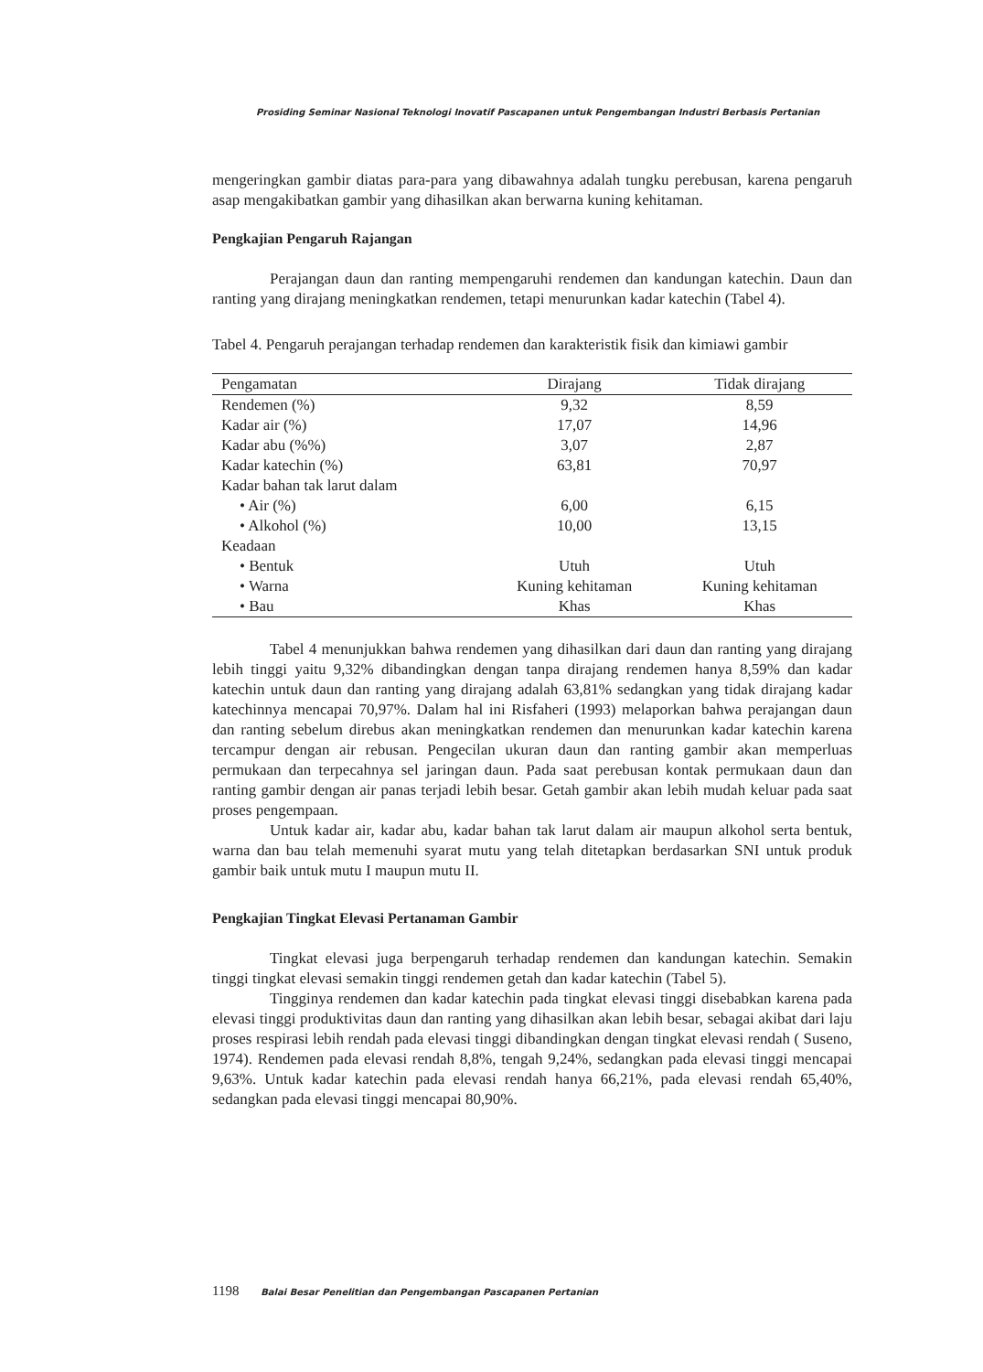Prosiding Seminar Nasional Teknologi Inovatif Pascapanen untuk Pengembangan Industri Berbasis Pertanian
mengeringkan gambir diatas para-para yang dibawahnya adalah tungku perebusan, karena pengaruh asap mengakibatkan gambir yang dihasilkan akan berwarna kuning kehitaman.
Pengkajian Pengaruh Rajangan
Perajangan daun dan ranting mempengaruhi rendemen dan kandungan katechin. Daun dan ranting yang dirajang meningkatkan rendemen, tetapi menurunkan kadar katechin (Tabel 4).
Tabel 4. Pengaruh perajangan terhadap rendemen dan karakteristik fisik dan kimiawi gambir
| Pengamatan | Dirajang | Tidak dirajang |
| --- | --- | --- |
| Rendemen (%) | 9,32 | 8,59 |
| Kadar air (%) | 17,07 | 14,96 |
| Kadar abu (%%) | 3,07 | 2,87 |
| Kadar katechin (%) | 63,81 | 70,97 |
| Kadar bahan tak larut dalam | | |
| • Air (%) | 6,00 | 6,15 |
| • Alkohol (%) | 10,00 | 13,15 |
| Keadaan | | |
| • Bentuk | Utuh | Utuh |
| • Warna | Kuning kehitaman | Kuning kehitaman |
| • Bau | Khas | Khas |
Tabel 4 menunjukkan bahwa rendemen yang dihasilkan dari daun dan ranting yang dirajang lebih tinggi yaitu 9,32% dibandingkan dengan tanpa dirajang rendemen hanya 8,59% dan kadar katechin untuk daun dan ranting yang dirajang adalah 63,81% sedangkan yang tidak dirajang kadar katechinnya mencapai 70,97%. Dalam hal ini Risfaheri (1993) melaporkan bahwa perajangan daun dan ranting sebelum direbus akan meningkatkan rendemen dan menurunkan kadar katechin karena tercampur dengan air rebusan. Pengecilan ukuran daun dan ranting gambir akan memperluas permukaan dan terpecahnya sel jaringan daun. Pada saat perebusan kontak permukaan daun dan ranting gambir dengan air panas terjadi lebih besar. Getah gambir akan lebih mudah keluar pada saat proses pengempaan.
Untuk kadar air, kadar abu, kadar bahan tak larut dalam air maupun alkohol serta bentuk, warna dan bau telah memenuhi syarat mutu yang telah ditetapkan berdasarkan SNI untuk produk gambir baik untuk mutu I maupun mutu II.
Pengkajian Tingkat Elevasi Pertanaman Gambir
Tingkat elevasi juga berpengaruh terhadap rendemen dan kandungan katechin. Semakin tinggi tingkat elevasi semakin tinggi rendemen getah dan kadar katechin (Tabel 5).
Tingginya rendemen dan kadar katechin pada tingkat elevasi tinggi disebabkan karena pada elevasi tinggi produktivitas daun dan ranting yang dihasilkan akan lebih besar, sebagai akibat dari laju proses respirasi lebih rendah pada elevasi tinggi dibandingkan dengan tingkat elevasi rendah ( Suseno, 1974). Rendemen pada elevasi rendah 8,8%, tengah 9,24%, sedangkan pada elevasi tinggi mencapai 9,63%. Untuk kadar katechin pada elevasi rendah hanya 66,21%, pada elevasi rendah 65,40%, sedangkan pada elevasi tinggi mencapai 80,90%.
1198 Balai Besar Penelitian dan Pengembangan Pascapanen Pertanian